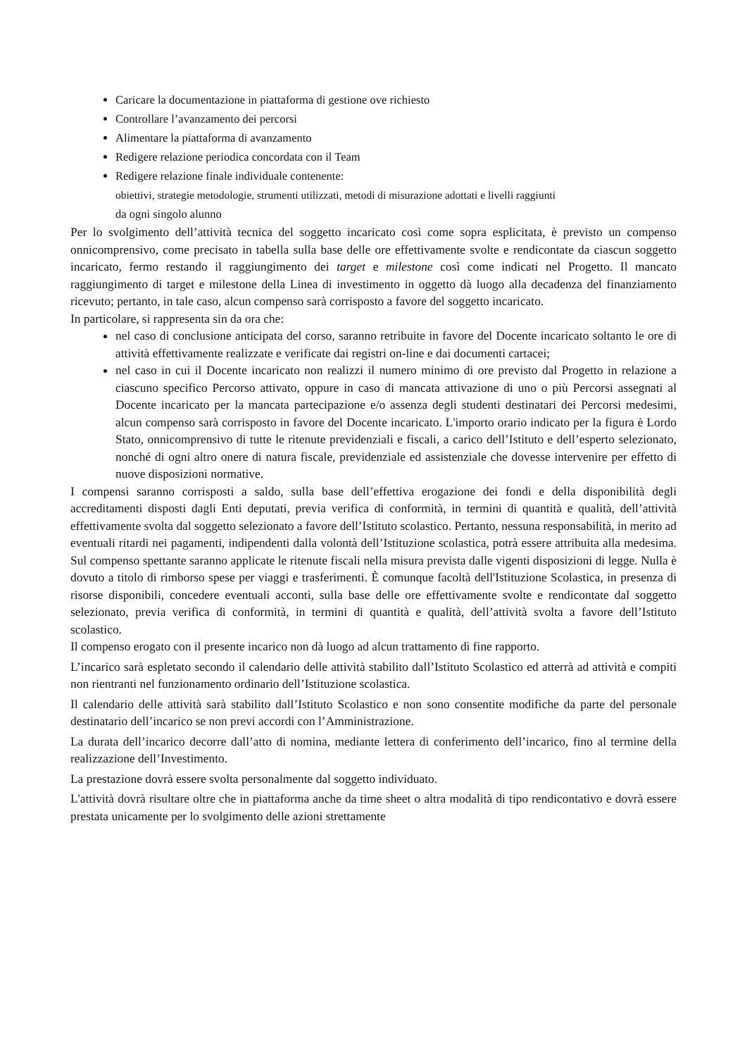Caricare la documentazione in piattaforma di gestione ove richiesto
Controllare l’avanzamento dei percorsi
Alimentare la piattaforma di avanzamento
Redigere relazione periodica concordata con il Team
Redigere relazione finale individuale contenente:
obiettivi, strategie metodologie, strumenti utilizzati, metodi di misurazione adottati e livelli raggiunti
da ogni singolo alunno
Per lo svolgimento dell’attività tecnica del soggetto incaricato così come sopra esplicitata, è previsto un compenso onnicomprensivo, come precisato in tabella sulla base delle ore effettivamente svolte e rendicontate da ciascun soggetto incaricato, fermo restando il raggiungimento dei target e milestone così come indicati nel Progetto. Il mancato raggiungimento di target e milestone della Linea di investimento in oggetto dà luogo alla decadenza del finanziamento ricevuto; pertanto, in tale caso, alcun compenso sarà corrisposto a favore del soggetto incaricato.
In particolare, si rappresenta sin da ora che:
nel caso di conclusione anticipata del corso, saranno retribuite in favore del Docente incaricato soltanto le ore di attività effettivamente realizzate e verificate dai registri on-line e dai documenti cartacei;
nel caso in cui il Docente incaricato non realizzi il numero minimo di ore previsto dal Progetto in relazione a ciascuno specifico Percorso attivato, oppure in caso di mancata attivazione di uno o più Percorsi assegnati al Docente incaricato per la mancata partecipazione e/o assenza degli studenti destinatari dei Percorsi medesimi, alcun compenso sarà corrisposto in favore del Docente incaricato. L'importo orario indicato per la figura è Lordo Stato, onnicomprensivo di tutte le ritenute previdenziali e fiscali, a carico dell’Istituto e dell’esperto selezionato, nonché di ogni altro onere di natura fiscale, previdenziale ed assistenziale che dovesse intervenire per effetto di nuove disposizioni normative.
I compensi saranno corrisposti a saldo, sulla base dell’effettiva erogazione dei fondi e della disponibilità degli accreditamenti disposti dagli Enti deputati, previa verifica di conformità, in termini di quantità e qualità, dell’attività effettivamente svolta dal soggetto selezionato a favore dell’Istituto scolastico. Pertanto, nessuna responsabilità, in merito ad eventuali ritardi nei pagamenti, indipendenti dalla volontà dell’Istituzione scolastica, potrà essere attribuita alla medesima. Sul compenso spettante saranno applicate le ritenute fiscali nella misura prevista dalle vigenti disposizioni di legge. Nulla è dovuto a titolo di rimborso spese per viaggi e trasferimenti. È comunque facoltà dell'Istituzione Scolastica, in presenza di risorse disponibili, concedere eventuali acconti, sulla base delle ore effettivamente svolte e rendicontate dal soggetto selezionato, previa verifica di conformità, in termini di quantità e qualità, dell’attività svolta a favore dell’Istituto scolastico.
Il compenso erogato con il presente incarico non dà luogo ad alcun trattamento di fine rapporto.
L’incarico sarà espletato secondo il calendario delle attività stabilito dall’Istituto Scolastico ed atterrà ad attività e compiti non rientranti nel funzionamento ordinario dell’Istituzione scolastica.
Il calendario delle attività sarà stabilito dall’Istituto Scolastico e non sono consentite modifiche da parte del personale destinatario dell’incarico se non previ accordi con l’Amministrazione.
La durata dell’incarico decorre dall’atto di nomina, mediante lettera di conferimento dell’incarico, fino al termine della realizzazione dell’Investimento.
La prestazione dovrà essere svolta personalmente dal soggetto individuato.
L'attività dovrà risultare oltre che in piattaforma anche da time sheet o altra modalità di tipo rendicontativo e dovrà essere prestata unicamente per lo svolgimento delle azioni strettamente